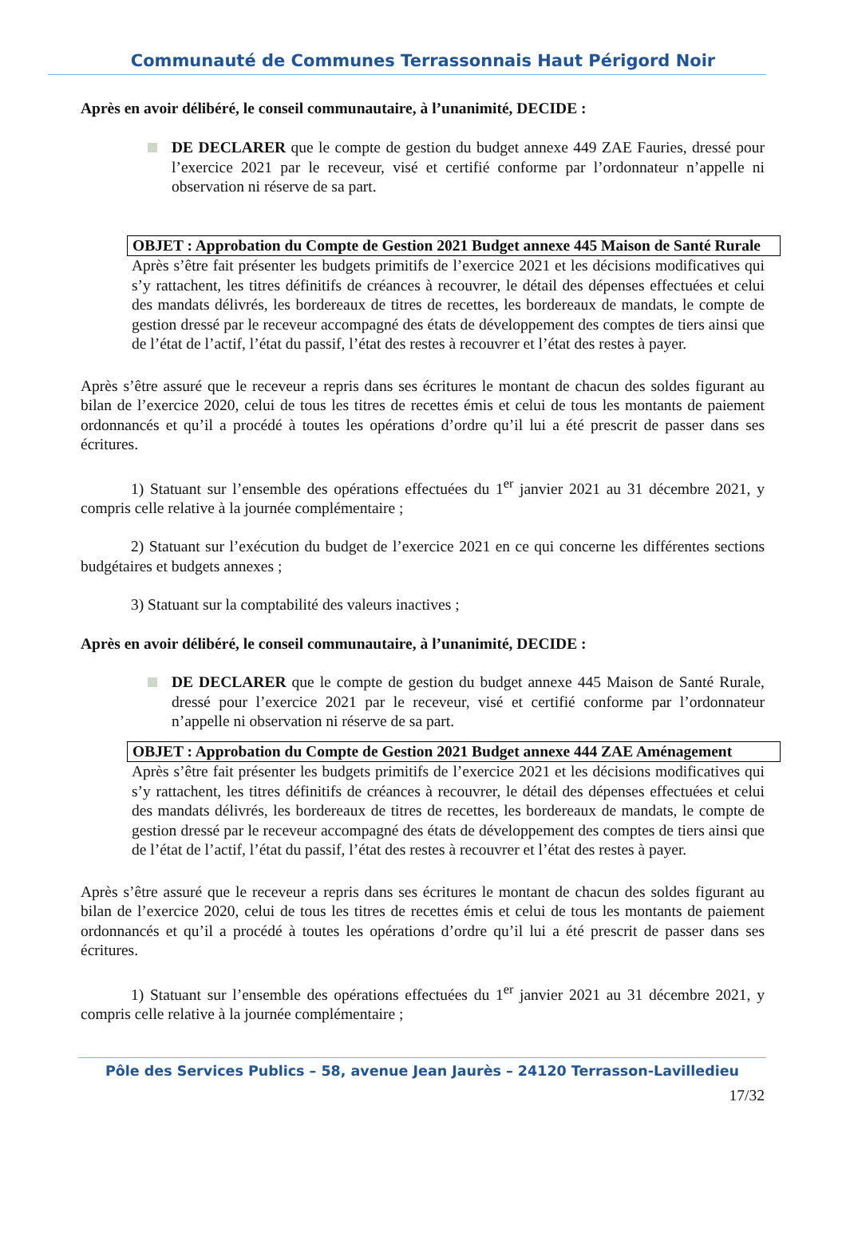Communauté de Communes Terrassonnais Haut Périgord Noir
Après en avoir délibéré, le conseil communautaire, à l’unanimité, DECIDE :
DE DECLARER que le compte de gestion du budget annexe 449 ZAE Fauries, dressé pour l’exercice 2021 par le receveur, visé et certifié conforme par l’ordonnateur n’appelle ni observation ni réserve de sa part.
OBJET : Approbation du Compte de Gestion 2021 Budget annexe 445 Maison de Santé Rurale
Après s’être fait présenter les budgets primitifs de l’exercice 2021 et les décisions modificatives qui s’y rattachent, les titres définitifs de créances à recouvrer, le détail des dépenses effectuées et celui des mandats délivrés, les bordereaux de titres de recettes, les bordereaux de mandats, le compte de gestion dressé par le receveur accompagné des états de développement des comptes de tiers ainsi que de l’état de l’actif, l’état du passif, l’état des restes à recouvrer et l’état des restes à payer.
Après s’être assuré que le receveur a repris dans ses écritures le montant de chacun des soldes figurant au bilan de l’exercice 2020, celui de tous les titres de recettes émis et celui de tous les montants de paiement ordonnancés et qu’il a procédé à toutes les opérations d’ordre qu’il lui a été prescrit de passer dans ses écritures.
1) Statuant sur l’ensemble des opérations effectuées du 1<sup>er</sup> janvier 2021 au 31 décembre 2021, y compris celle relative à la journée complémentaire ;
2) Statuant sur l’exécution du budget de l’exercice 2021 en ce qui concerne les différentes sections budgétaires et budgets annexes ;
3) Statuant sur la comptabilité des valeurs inactives ;
Après en avoir délibéré, le conseil communautaire, à l’unanimité, DECIDE :
DE DECLARER que le compte de gestion du budget annexe 445 Maison de Santé Rurale, dressé pour l’exercice 2021 par le receveur, visé et certifié conforme par l’ordonnateur n’appelle ni observation ni réserve de sa part.
OBJET : Approbation du Compte de Gestion 2021 Budget annexe 444 ZAE Aménagement
Après s’être fait présenter les budgets primitifs de l’exercice 2021 et les décisions modificatives qui s’y rattachent, les titres définitifs de créances à recouvrer, le détail des dépenses effectuées et celui des mandats délivrés, les bordereaux de titres de recettes, les bordereaux de mandats, le compte de gestion dressé par le receveur accompagné des états de développement des comptes de tiers ainsi que de l’état de l’actif, l’état du passif, l’état des restes à recouvrer et l’état des restes à payer.
Après s’être assuré que le receveur a repris dans ses écritures le montant de chacun des soldes figurant au bilan de l’exercice 2020, celui de tous les titres de recettes émis et celui de tous les montants de paiement ordonnancés et qu’il a procédé à toutes les opérations d’ordre qu’il lui a été prescrit de passer dans ses écritures.
1) Statuant sur l’ensemble des opérations effectuées du 1<sup>er</sup> janvier 2021 au 31 décembre 2021, y compris celle relative à la journée complémentaire ;
Pôle des Services Publics – 58, avenue Jean Jaurès – 24120 Terrasson-Lavilledieu
17/32